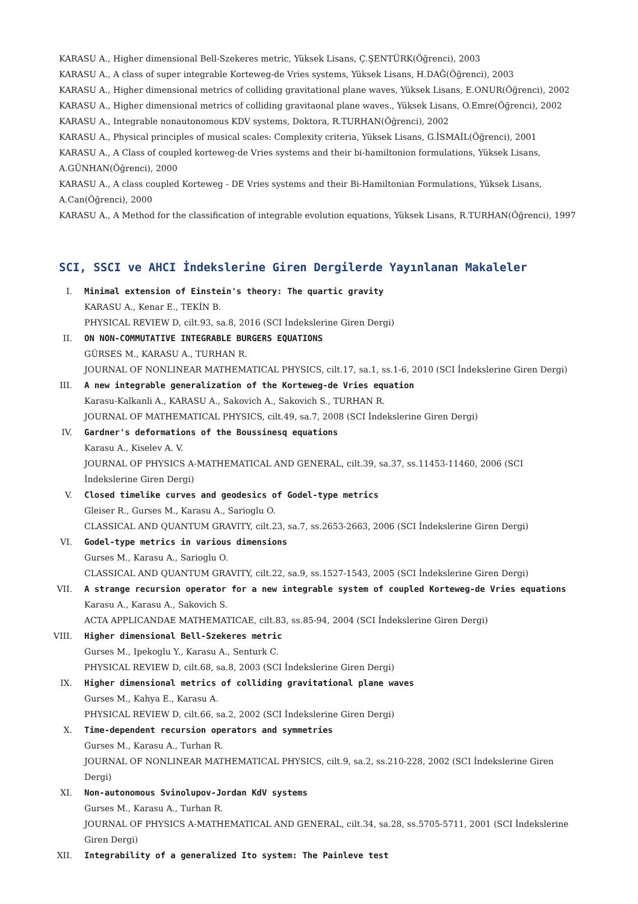KARASU A., Higher dimensional Bell-Szekeres metric, Yüksek Lisans, Ç.ŞENTÜRK(Öğrenci), 2003
KARASU A., A class of super integrable Korteweg-de Vries systems, Yüksek Lisans, H.DAĞ(Öğrenci), 2003
KARASU A., Higher dimensional metrics of colliding gravitational plane waves, Yüksek Lisans, E.ONUR(Öğrenci), 2002
KARASU A., Higher dimensional metrics of colliding gravitaonal plane waves., Yüksek Lisans, O.Emre(Öğrenci), 2002
KARASU A., Integrable nonautonomous KDV systems, Doktora, R.TURHAN(Öğrenci), 2002
KARASU A., Physical principles of musical scales: Complexity criteria, Yüksek Lisans, G.İSMAİL(Öğrenci), 2001
KARASU A., A Class of coupled korteweg-de Vries systems and their bi-hamiltonion formulations, Yüksek Lisans, A.GÜNHAN(Öğrenci), 2000
KARASU A., A class coupled Korteweg - DE Vries systems and their Bi-Hamiltonian Formulations, Yüksek Lisans, A.Can(Öğrenci), 2000
KARASU A., A Method for the classification of integrable evolution equations, Yüksek Lisans, R.TURHAN(Öğrenci), 1997
SCI, SSCI ve AHCI İndekslerine Giren Dergilerde Yayınlanan Makaleler
I. Minimal extension of Einstein's theory: The quartic gravity
KARASU A., Kenar E., TEKİN B.
PHYSICAL REVIEW D, cilt.93, sa.8, 2016 (SCI İndekslerine Giren Dergi)
II. ON NON-COMMUTATIVE INTEGRABLE BURGERS EQUATIONS
GÜRSES M., KARASU A., TURHAN R.
JOURNAL OF NONLINEAR MATHEMATICAL PHYSICS, cilt.17, sa.1, ss.1-6, 2010 (SCI İndekslerine Giren Dergi)
III. A new integrable generalization of the Korteweg-de Vries equation
Karasu-Kalkanli A., KARASU A., Sakovich A., Sakovich S., TURHAN R.
JOURNAL OF MATHEMATICAL PHYSICS, cilt.49, sa.7, 2008 (SCI İndekslerine Giren Dergi)
IV. Gardner's deformations of the Boussinesq equations
Karasu A., Kiselev A. V.
JOURNAL OF PHYSICS A-MATHEMATICAL AND GENERAL, cilt.39, sa.37, ss.11453-11460, 2006 (SCI İndekslerine Giren Dergi)
V. Closed timelike curves and geodesics of Godel-type metrics
Gleiser R., Gurses M., Karasu A., Sarioglu O.
CLASSICAL AND QUANTUM GRAVITY, cilt.23, sa.7, ss.2653-2663, 2006 (SCI İndekslerine Giren Dergi)
VI. Godel-type metrics in various dimensions
Gurses M., Karasu A., Sarioglu O.
CLASSICAL AND QUANTUM GRAVITY, cilt.22, sa.9, ss.1527-1543, 2005 (SCI İndekslerine Giren Dergi)
VII. A strange recursion operator for a new integrable system of coupled Korteweg-de Vries equations
Karasu A., Karasu A., Sakovich S.
ACTA APPLICANDAE MATHEMATICAE, cilt.83, ss.85-94, 2004 (SCI İndekslerine Giren Dergi)
VIII. Higher dimensional Bell-Szekeres metric
Gurses M., Ipekoglu Y., Karasu A., Senturk C.
PHYSICAL REVIEW D, cilt.68, sa.8, 2003 (SCI İndekslerine Giren Dergi)
IX. Higher dimensional metrics of colliding gravitational plane waves
Gurses M., Kahya E., Karasu A.
PHYSICAL REVIEW D, cilt.66, sa.2, 2002 (SCI İndekslerine Giren Dergi)
X. Time-dependent recursion operators and symmetries
Gurses M., Karasu A., Turhan R.
JOURNAL OF NONLINEAR MATHEMATICAL PHYSICS, cilt.9, sa.2, ss.210-228, 2002 (SCI İndekslerine Giren Dergi)
XI. Non-autonomous Svinolupov-Jordan KdV systems
Gurses M., Karasu A., Turhan R.
JOURNAL OF PHYSICS A-MATHEMATICAL AND GENERAL, cilt.34, sa.28, ss.5705-5711, 2001 (SCI İndekslerine Giren Dergi)
XII. Integrability of a generalized Ito system: The Painleve test